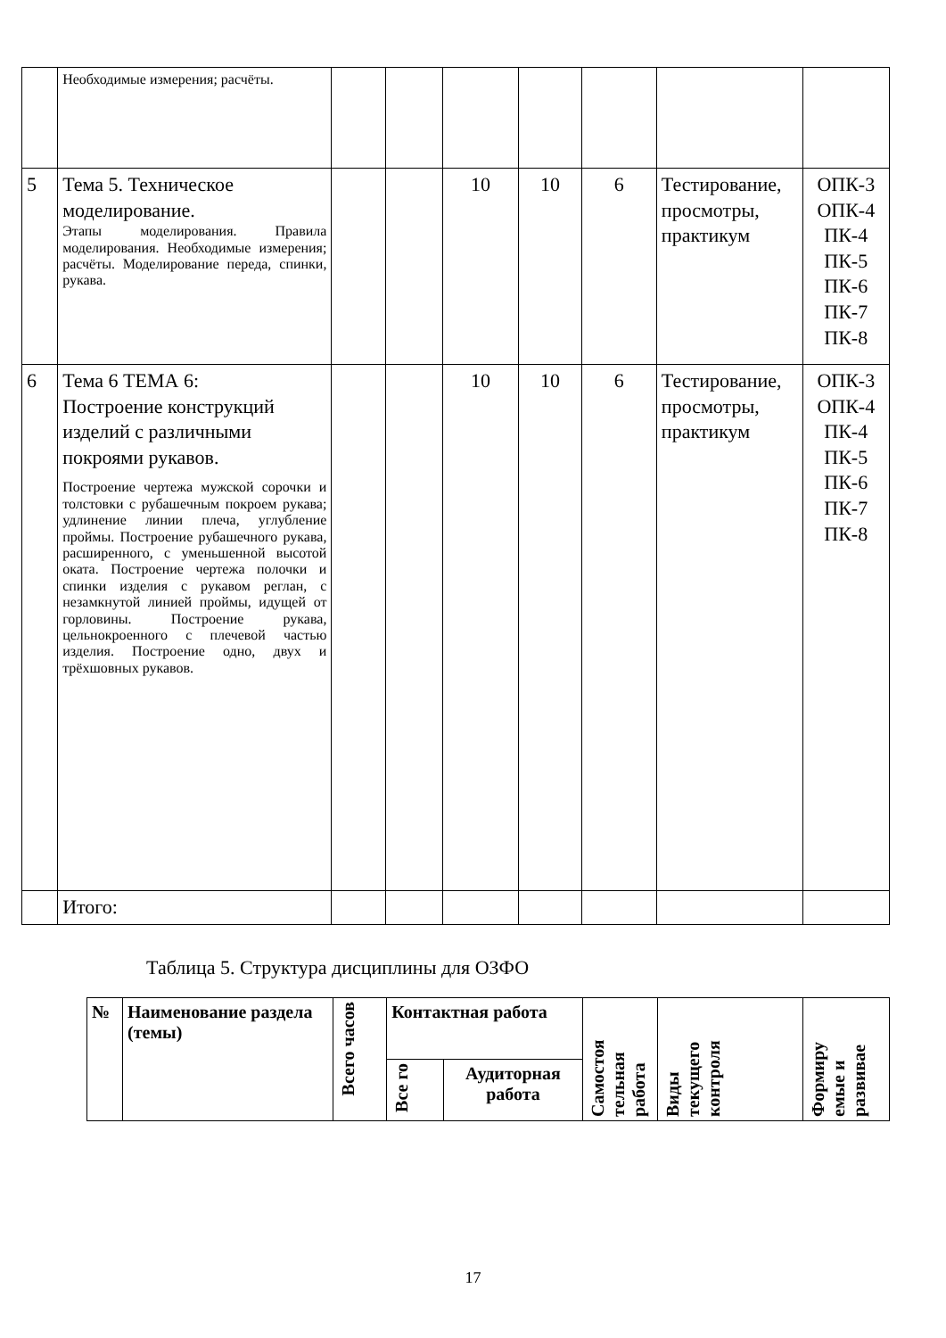| | Необходимые измерения; расчёты. | | | | | | | |
| 5 | Тема 5. Техническое моделирование. Этапы моделирования. Правила моделирования. Необходимые измерения; расчёты. Моделирование переда, спинки, рукава. | | | 10 | 10 | 6 | Тестирование, просмотры, практикум | ОПК-3 ОПК-4 ПК-4 ПК-5 ПК-6 ПК-7 ПК-8 |
| 6 | Тема 6 ТЕМА 6: Построение конструкций изделий с различными покроями рукавов. Построение чертежа мужской сорочки и толстовки с рубашечным покроем рукава; удлинение линии плеча, углубление проймы. Построение рубашечного рукава, расширенного, с уменьшенной высотой оката. Построение чертежа полочки и спинки изделия с рукавом реглан, с незамкнутой линией проймы, идущей от горловины. Построение рукава, цельнокроенного с плечевой частью изделия. Построение одно, двух и трёхшовных рукавов. | | | 10 | 10 | 6 | Тестирование, просмотры, практикум | ОПК-3 ОПК-4 ПК-4 ПК-5 ПК-6 ПК-7 ПК-8 |
| | Итого: | | | | | | | |
Таблица 5. Структура дисциплины для ОЗФО
| № | Наименование раздела (темы) | Всего часов | Контактная работа | | Самостоя тельная работа | Виды текущего контроля | Формиру емые и развивае |
| --- | --- | --- | --- | --- | --- | --- | --- |
| | | | Все го | Аудиторная работа | | | |
17